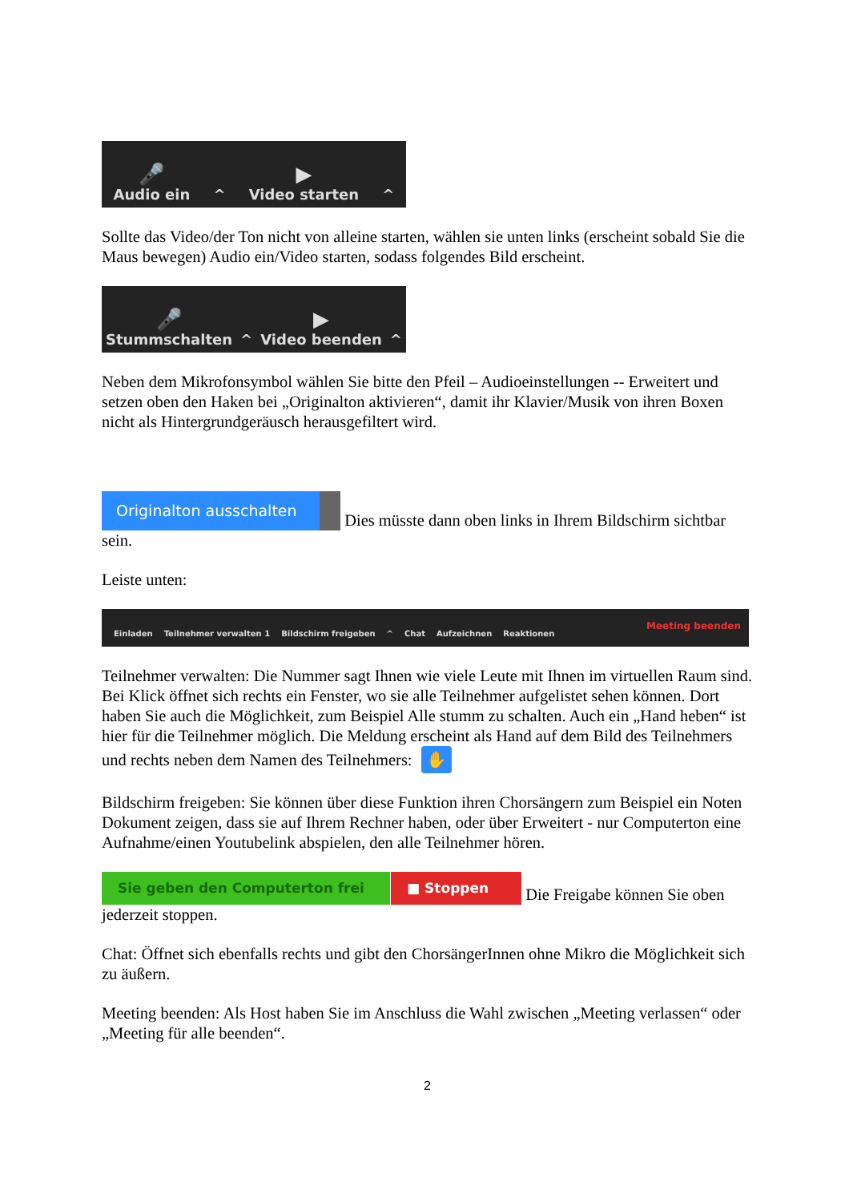🎤
Audio ein
^
▶
Video starten
^
Sollte das Video/der Ton nicht von alleine starten, wählen sie unten links (erscheint sobald Sie die Maus bewegen) Audio ein/Video starten, sodass folgendes Bild erscheint.
🎤
Stummschalten
^
▶
Video beenden
^
Neben dem Mikrofonsymbol wählen Sie bitte den Pfeil – Audioeinstellungen -- Erweitert und setzen oben den Haken bei „Originalton aktivieren“, damit ihr Klavier/Musik von ihren Boxen nicht als Hintergrundgeräusch herausgefiltert wird.
Originalton ausschalten Dies müsste dann oben links in Ihrem Bildschirm sichtbar sein.
Leiste unten:
Einladen
Teilnehmer verwalten 1
Bildschirm freigeben
^
Chat
Aufzeichnen
Reaktionen
Meeting beenden
Teilnehmer verwalten: Die Nummer sagt Ihnen wie viele Leute mit Ihnen im virtuellen Raum sind. Bei Klick öffnet sich rechts ein Fenster, wo sie alle Teilnehmer aufgelistet sehen können. Dort haben Sie auch die Möglichkeit, zum Beispiel Alle stumm zu schalten. Auch ein „Hand heben“ ist hier für die Teilnehmer möglich. Die Meldung erscheint als Hand auf dem Bild des Teilnehmers und rechts neben dem Namen des Teilnehmers: ✋
Bildschirm freigeben: Sie können über diese Funktion ihren Chorsängern zum Beispiel ein Noten Dokument zeigen, dass sie auf Ihrem Rechner haben, oder über Erweitert - nur Computerton eine Aufnahme/einen Youtubelink abspielen, den alle Teilnehmer hören.
Sie geben den Computerton frei ■ Stoppen Die Freigabe können Sie oben jederzeit stoppen.
Chat: Öffnet sich ebenfalls rechts und gibt den ChorsängerInnen ohne Mikro die Möglichkeit sich zu äußern.
Meeting beenden: Als Host haben Sie im Anschluss die Wahl zwischen „Meeting verlassen“ oder „Meeting für alle beenden“.
2